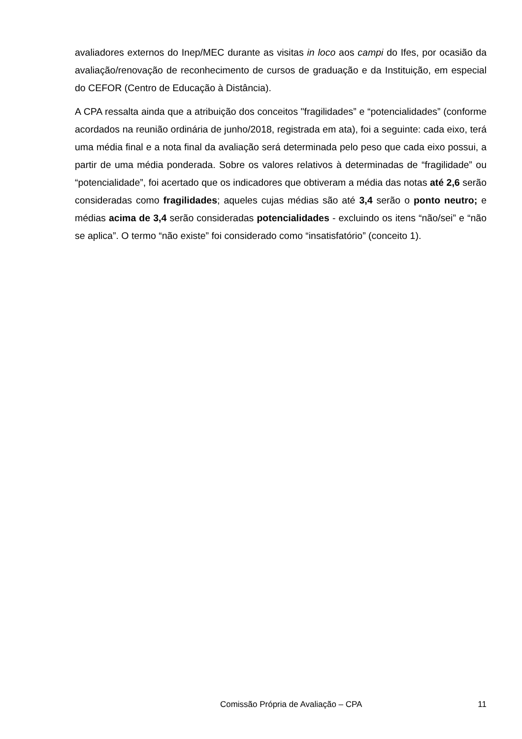avaliadores externos do Inep/MEC durante as visitas in loco aos campi do Ifes, por ocasião da avaliação/renovação de reconhecimento de cursos de graduação e da Instituição, em especial do CEFOR (Centro de Educação à Distância).
A CPA ressalta ainda que a atribuição dos conceitos "fragilidades” e “potencialidades” (conforme acordados na reunião ordinária de junho/2018, registrada em ata), foi a seguinte: cada eixo, terá uma média final e a nota final da avaliação será determinada pelo peso que cada eixo possui, a partir de uma média ponderada. Sobre os valores relativos à determinadas de “fragilidade” ou “potencialidade”, foi acertado que os indicadores que obtiveram a média das notas até 2,6 serão consideradas como fragilidades; aqueles cujas médias são até 3,4 serão o ponto neutro; e médias acima de 3,4 serão consideradas potencialidades - excluindo os itens “não/sei” e “não se aplica”. O termo “não existe” foi considerado como “insatisfatório” (conceito 1).
Comissão Própria de Avaliação – CPA 11